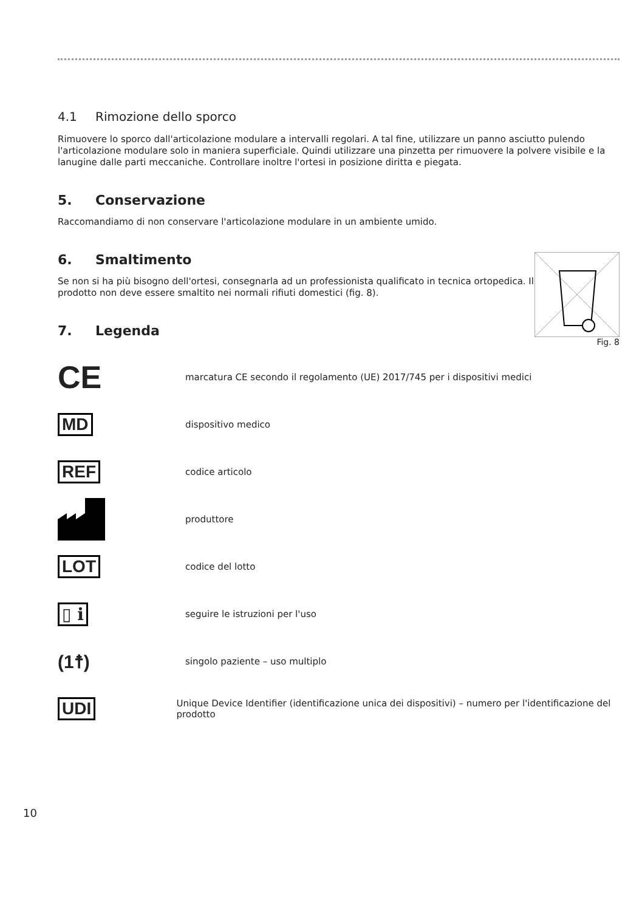4.1 Rimozione dello sporco
Rimuovere lo sporco dall'articolazione modulare a intervalli regolari. A tal fine, utilizzare un panno asciutto pulendo l'articolazione modulare solo in maniera superficiale. Quindi utilizzare una pinzetta per rimuovere la polvere visibile e la lanugine dalle parti meccaniche. Controllare inoltre l'ortesi in posizione diritta e piegata.
5. Conservazione
Raccomandiamo di non conservare l'articolazione modulare in un ambiente umido.
Fig. 8
6. Smaltimento
Se non si ha più bisogno dell'ortesi, consegnarla ad un professionista qualificato in tecnica ortopedica. Il prodotto non deve essere smaltito nei normali rifiuti domestici (fig. 8).
7. Legenda
CE
marcatura CE secondo il regolamento (UE) 2017/745 per i dispositivi medici
MD
dispositivo medico
REF
codice articolo
produttore
LOT
codice del lotto
▯ i
seguire le istruzioni per l'uso
(1☨)
singolo paziente – uso multiplo
UDI
Unique Device Identifier (identificazione unica dei dispositivi) – numero per l'identificazione del prodotto
10